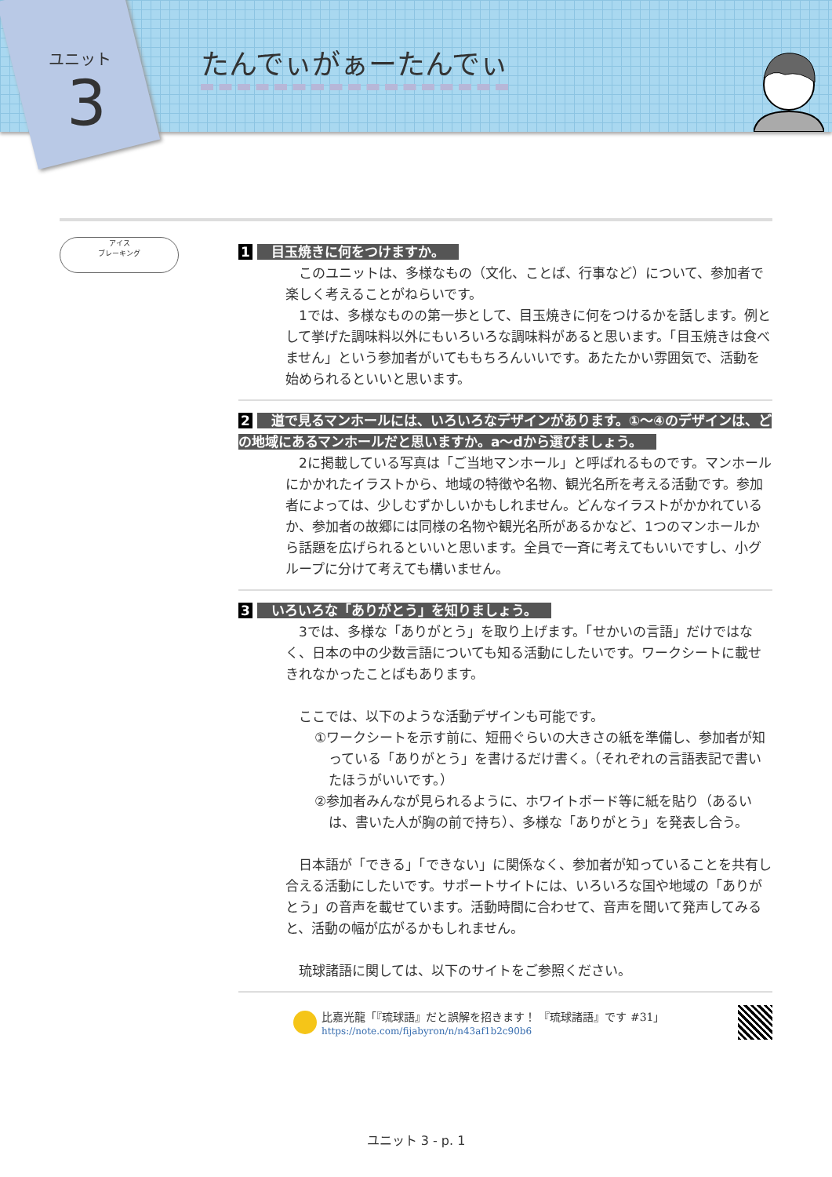たんでぃがぁーたんでぃ
ユニット
3
アイス
ブレーキング
1 目玉焼きに何をつけますか。
このユニットは、多様なもの（文化、ことば、行事など）について、参加者で楽しく考えることがねらいです。
1では、多様なものの第一歩として、目玉焼きに何をつけるかを話します。例として挙げた調味料以外にもいろいろな調味料があると思います。「目玉焼きは食べません」という参加者がいてももちろんいいです。あたたかい雰囲気で、活動を始められるといいと思います。
2 道で見るマンホールには、いろいろなデザインがあります。①～④のデザインは、どの地域にあるマンホールだと思いますか。a～dから選びましょう。
2に掲載している写真は「ご当地マンホール」と呼ばれるものです。マンホールにかかれたイラストから、地域の特徴や名物、観光名所を考える活動です。参加者によっては、少しむずかしいかもしれません。どんなイラストがかかれているか、参加者の故郷には同様の名物や観光名所があるかなど、1つのマンホールから話題を広げられるといいと思います。全員で一斉に考えてもいいですし、小グループに分けて考えても構いません。
3 いろいろな「ありがとう」を知りましょう。
3では、多様な「ありがとう」を取り上げます。「せかいの言語」だけではなく、日本の中の少数言語についても知る活動にしたいです。ワークシートに載せきれなかったことばもあります。
ここでは、以下のような活動デザインも可能です。
①ワークシートを示す前に、短冊ぐらいの大きさの紙を準備し、参加者が知っている「ありがとう」を書けるだけ書く。（それぞれの言語表記で書いたほうがいいです。）
②参加者みんなが見られるように、ホワイトボード等に紙を貼り（あるいは、書いた人が胸の前で持ち）、多様な「ありがとう」を発表し合う。
日本語が「できる」「できない」に関係なく、参加者が知っていることを共有し合える活動にしたいです。サポートサイトには、いろいろな国や地域の「ありがとう」の音声を載せています。活動時間に合わせて、音声を聞いて発声してみると、活動の幅が広がるかもしれません。
琉球諸語に関しては、以下のサイトをご参照ください。
比嘉光龍「『琉球語』だと誤解を招きます！ 『琉球諸語』です #31」
https://note.com/fijabyron/n/n43af1b2c90b6
ユニット 3 - p. 1